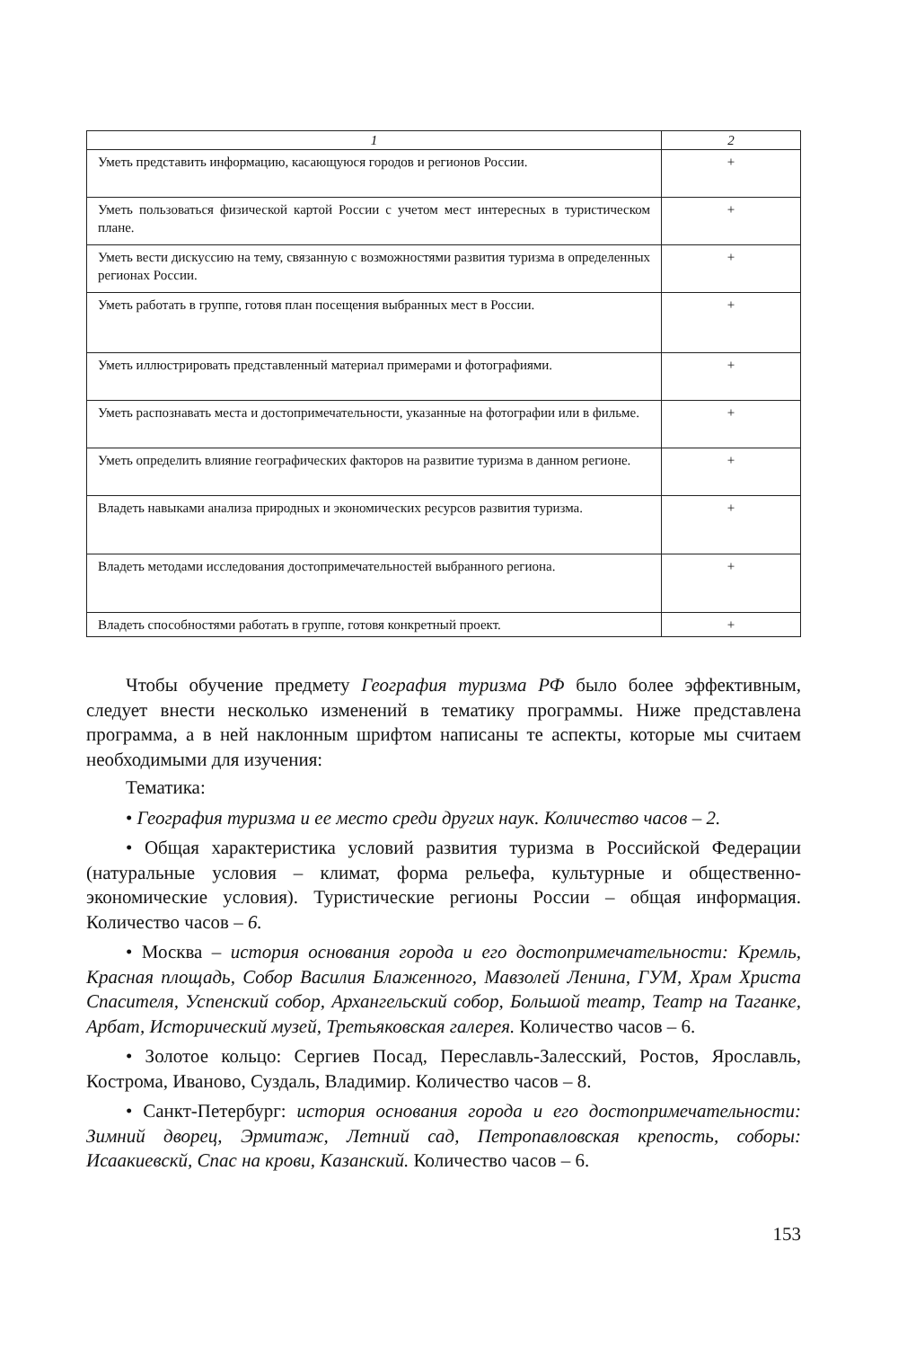| 1 | 2 |
| --- | --- |
| Уметь представить информацию, касающуюся городов и регионов России. | + |
| Уметь пользоваться физической картой России с учетом мест интересных в туристическом плане. | + |
| Уметь вести дискуссию на тему, связанную с возможностями развития туризма в определенных регионах России. | + |
| Уметь работать в группе, готовя план посещения выбранных мест в России. | + |
| Уметь иллюстрировать представленный материал примерами и фотографиями. | + |
| Уметь распознавать места и достопримечательности, указанные на фотографии или в фильме. | + |
| Уметь определить влияние географических факторов на развитие туризма в данном регионе. | + |
| Владеть навыками анализа природных и экономических ресурсов развития туризма. | + |
| Владеть методами исследования достопримечательностей выбранного региона. | + |
| Владеть способностями работать в группе, готовя конкретный проект. | + |
Чтобы обучение предмету География туризма РФ было более эффективным, следует внести несколько изменений в тематику программы. Ниже представлена программа, а в ней наклонным шрифтом написаны те аспекты, которые мы считаем необходимыми для изучения:
Тематика:
• География туризма и ее место среди других наук. Количество часов – 2.
• Общая характеристика условий развития туризма в Российской Федерации (натуральные условия – климат, форма рельефа, культурные и общественно-экономические условия). Туристические регионы России – общая информация. Количество часов – 6.
• Москва – история основания города и его достопримечательности: Кремль, Красная площадь, Собор Василия Блаженного, Мавзолей Ленина, ГУМ, Храм Христа Спасителя, Успенский собор, Архангельский собор, Большой театр, Театр на Таганке, Арбат, Исторический музей, Третьяковская галерея. Количество часов – 6.
• Золотое кольцо: Сергиев Посад, Переславль-Залесский, Ростов, Ярославль, Кострома, Иваново, Суздаль, Владимир. Количество часов – 8.
• Санкт-Петербург: история основания города и его достопримечательности: Зимний дворец, Эрмитаж, Летний сад, Петропавловская крепость, соборы: Исаакиевскй, Спас на крови, Казанский. Количество часов – 6.
153